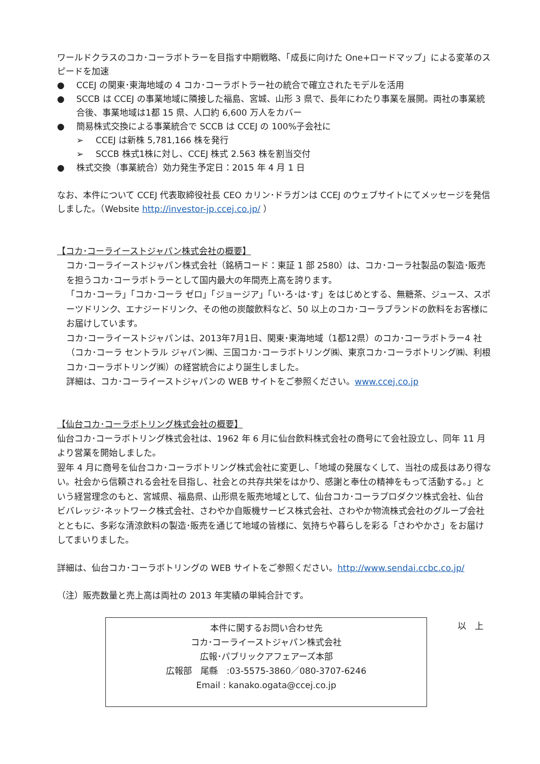ワールドクラスのコカ･コーラボトラーを目指す中期戦略、「成長に向けた One+ロードマップ」による変革のスピードを加速
● CCEJ の関東･東海地域の 4 コカ･コーラボトラー社の統合で確立されたモデルを活用
● SCCB は CCEJ の事業地域に隣接した福島、宮城、山形 3 県で、長年にわたり事業を展開。両社の事業統合後、事業地域は1都 15 県、人口約 6,600 万人をカバー
● 簡易株式交換による事業統合で SCCB は CCEJ の 100%子会社に
➢ CCEJ は新株 5,781,166 株を発行
➢ SCCB 株式1株に対し、CCEJ 株式 2.563 株を割当交付
● 株式交換（事業統合）効力発生予定日：2015 年 4 月 1 日
なお、本件について CCEJ 代表取締役社長 CEO カリン･ドラガンは CCEJ のウェブサイトにてメッセージを発信しました。（Website http://investor-jp.ccej.co.jp/ ）
【コカ･コーライーストジャパン株式会社の概要】
コカ･コーライーストジャパン株式会社（銘柄コード：東証 1 部 2580）は、コカ･コーラ社製品の製造･販売を担うコカ･コーラボトラーとして国内最大の年間売上高を誇ります。
「コカ･コーラ」「コカ･コーラ ゼロ」「ジョージア」「い･ろ･は･す」をはじめとする、無糖茶、ジュース、スポーツドリンク、エナジードリンク、その他の炭酸飲料など、50 以上のコカ･コーラブランドの飲料をお客様にお届けしています。
コカ･コーライーストジャパンは、2013年7月1日、関東･東海地域（1都12県）のコカ･コーラボトラー4 社（コカ･コーラ セントラル ジャパン㈱、三国コカ･コーラボトリング㈱、東京コカ･コーラボトリング㈱、利根コカ･コーラボトリング㈱）の経営統合により誕生しました。
詳細は、コカ･コーライーストジャパンの WEB サイトをご参照ください。www.ccej.co.jp
【仙台コカ･コーラボトリング株式会社の概要】
仙台コカ･コーラボトリング株式会社は、1962 年 6 月に仙台飲料株式会社の商号にて会社設立し、同年 11 月より営業を開始しました。
翌年 4 月に商号を仙台コカ･コーラボトリング株式会社に変更し、「地域の発展なくして、当社の成長はあり得ない。社会から信頼される会社を目指し、社会との共存共栄をはかり、感謝と奉仕の精神をもって活動する。」という経営理念のもと、宮城県、福島県、山形県を販売地域として、仙台コカ･コーラプロダクツ株式会社、仙台ビバレッジ･ネットワーク株式会社、さわやか自販機サービス株式会社、さわやか物流株式会社のグループ会社とともに、多彩な清涼飲料の製造･販売を通じて地域の皆様に、気持ちや暮らしを彩る「さわやかさ」をお届けしてまいりました。
詳細は、仙台コカ･コーラボトリングの WEB サイトをご参照ください。http://www.sendai.ccbc.co.jp/
（注）販売数量と売上高は両社の 2013 年実績の単純合計です。
本件に関するお問い合わせ先
コカ･コーライーストジャパン株式会社
広報･パブリックアフェアーズ本部
広報部　尾縣　:03-5575-3860／080-3707-6246
Email : kanako.ogata@ccej.co.jp
以　上